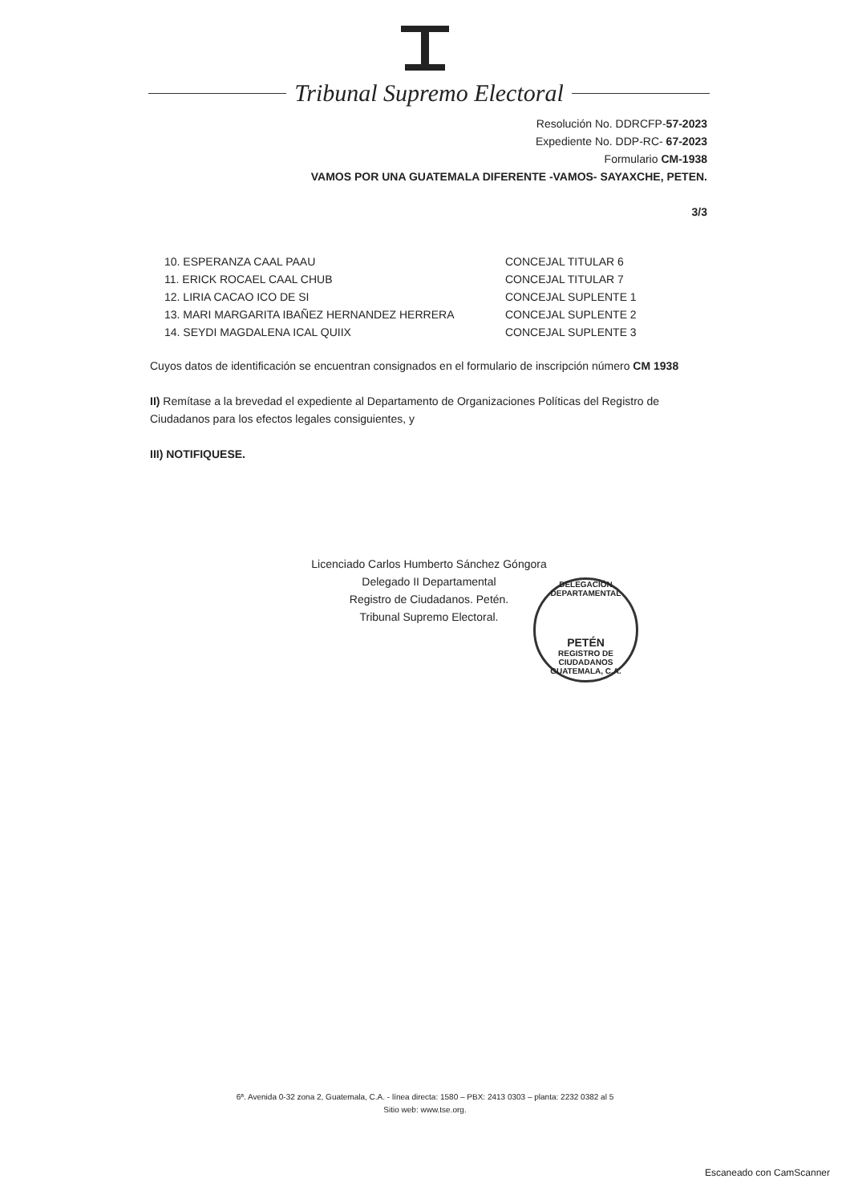Tribunal Supremo Electoral
Resolución No. DDRCFP-57-2023
Expediente No. DDP-RC- 67-2023
Formulario CM-1938
VAMOS POR UNA GUATEMALA DIFERENTE -VAMOS- SAYAXCHE, PETEN.
3/3
10. ESPERANZA CAAL PAAU
11. ERICK ROCAEL CAAL CHUB
12. LIRIA CACAO ICO DE SI
13. MARI MARGARITA IBAÑEZ HERNANDEZ HERRERA
14. SEYDI MAGDALENA ICAL QUIIX
CONCEJAL TITULAR 6
CONCEJAL TITULAR 7
CONCEJAL SUPLENTE 1
CONCEJAL SUPLENTE 2
CONCEJAL SUPLENTE 3
Cuyos datos de identificación se encuentran consignados en el formulario de inscripción número CM 1938
II) Remítase a la brevedad el expediente al Departamento de Organizaciones Políticas del Registro de Ciudadanos para los efectos legales consiguientes, y
III) NOTIFIQUESE.
Licenciado Carlos Humberto Sánchez Góngora
Delegado II Departamental
Registro de Ciudadanos. Petén.
Tribunal Supremo Electoral.
DELEGACIÓN DEPARTAMENTAL
PETÉN
REGISTRO DE CIUDADANOS GUATEMALA, C.A.
6ª. Avenida 0-32 zona 2, Guatemala, C.A. - línea directa: 1580 – PBX: 2413 0303 – planta: 2232 0382 al 5
Sitio web: www.tse.org.
Escaneado con CamScanner